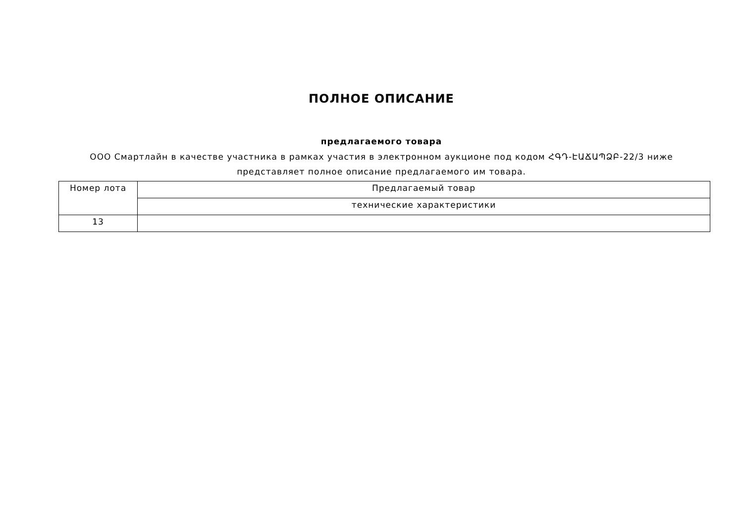ПОЛНОЕ ОПИСАНИЕ
предлагаемого товара
ООО Смартлайн в качестве участника в рамках участия в электронном аукционе под кодом ՀԳԴ-ԷԱՃԱՊՁԲ-22/3 ниже представляет полное описание предлагаемого им товара.
| Номер лота | Предлагаемый товар |
| | технические характеристики |
| 13 | |